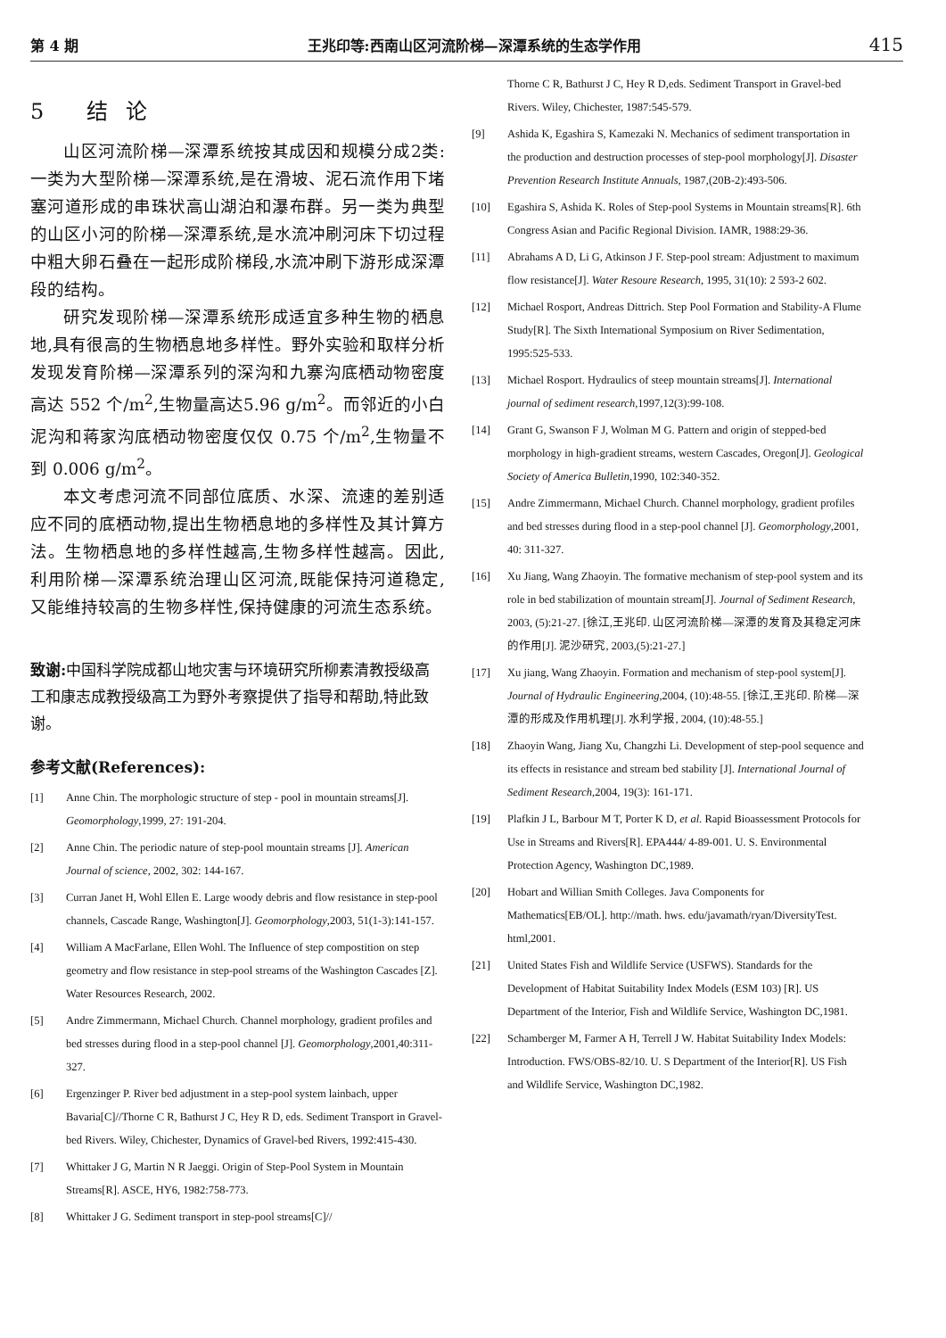第 4 期 王兆印等:西南山区河流阶梯—深潭系统的生态学作用 415
5 结论
山区河流阶梯—深潭系统按其成因和规模分成2类:一类为大型阶梯—深潭系统,是在滑坡、泥石流作用下堵塞河道形成的串珠状高山湖泊和瀑布群。另一类为典型的山区小河的阶梯—深潭系统,是水流冲刷河床下切过程中粗大卵石叠在一起形成阶梯段,水流冲刷下游形成深潭段的结构。
研究发现阶梯—深潭系统形成适宜多种生物的栖息地,具有很高的生物栖息地多样性。野外实验和取样分析发现发育阶梯—深潭系列的深沟和九寨沟底栖动物密度高达 552 个/m<sup>2</sup>,生物量高达5.96 g/m<sup>2</sup>。而邻近的小白泥沟和蒋家沟底栖动物密度仅仅 0.75 个/m<sup>2</sup>,生物量不到 0.006 g/m<sup>2</sup>。
本文考虑河流不同部位底质、水深、流速的差别适应不同的底栖动物,提出生物栖息地的多样性及其计算方法。生物栖息地的多样性越高,生物多样性越高。因此,利用阶梯—深潭系统治理山区河流,既能保持河道稳定,又能维持较高的生物多样性,保持健康的河流生态系统。
致谢: 中国科学院成都山地灾害与环境研究所柳素清教授级高工和康志成教授级高工为野外考察提供了指导和帮助,特此致谢。
参考文献(References):
[1] Anne Chin. The morphologic structure of step - pool in mountain streams[J]. Geomorphology,1999, 27: 191-204.
[2] Anne Chin. The periodic nature of step-pool mountain streams [J]. American Journal of science, 2002, 302: 144-167.
[3] Curran Janet H, Wohl Ellen E. Large woody debris and flow resistance in step-pool channels, Cascade Range, Washington[J]. Geomorphology,2003, 51(1-3):141-157.
[4] William A MacFarlane, Ellen Wohl. The Influence of step compostition on step geometry and flow resistance in step-pool streams of the Washington Cascades [Z]. Water Resources Research, 2002.
[5] Andre Zimmermann, Michael Church. Channel morphology, gradient profiles and bed stresses during flood in a step-pool channel [J]. Geomorphology,2001,40:311-327.
[6] Ergenzinger P. River bed adjustment in a step-pool system lainbach, upper Bavaria[C]//Thorne C R, Bathurst J C, Hey R D, eds. Sediment Transport in Gravel-bed Rivers. Wiley, Chichester, Dynamics of Gravel-bed Rivers, 1992:415-430.
[7] Whittaker J G, Martin N R Jaeggi. Origin of Step-Pool System in Mountain Streams[R]. ASCE, HY6, 1982:758-773.
[8] Whittaker J G. Sediment transport in step-pool streams[C]//
Thorne C R, Bathurst J C, Hey R D,eds. Sediment Transport in Gravel-bed Rivers. Wiley, Chichester, 1987:545-579.
[9] Ashida K, Egashira S, Kamezaki N. Mechanics of sediment transportation in the production and destruction processes of step-pool morphology[J]. Disaster Prevention Research Institute Annuals, 1987,(20B-2):493-506.
[10] Egashira S, Ashida K. Roles of Step-pool Systems in Mountain streams[R]. 6th Congress Asian and Pacific Regional Division. IAMR, 1988:29-36.
[11] Abrahams A D, Li G, Atkinson J F. Step-pool stream: Adjustment to maximum flow resistance[J]. Water Resoure Research, 1995, 31(10): 2 593-2 602.
[12] Michael Rosport, Andreas Dittrich. Step Pool Formation and Stability-A Flume Study[R]. The Sixth International Symposium on River Sedimentation, 1995:525-533.
[13] Michael Rosport. Hydraulics of steep mountain streams[J]. International journal of sediment research,1997,12(3):99-108.
[14] Grant G, Swanson F J, Wolman M G. Pattern and origin of stepped-bed morphology in high-gradient streams, western Cascades, Oregon[J]. Geological Society of America Bulletin,1990, 102:340-352.
[15] Andre Zimmermann, Michael Church. Channel morphology, gradient profiles and bed stresses during flood in a step-pool channel [J]. Geomorphology,2001, 40: 311-327.
[16] Xu Jiang, Wang Zhaoyin. The formative mechanism of step-pool system and its role in bed stabilization of mountain stream[J]. Journal of Sediment Research, 2003, (5):21-27. [徐江,王兆印. 山区河流阶梯—深潭的发育及其稳定河床的作用[J]. 泥沙研究, 2003,(5):21-27.]
[17] Xu jiang, Wang Zhaoyin. Formation and mechanism of step-pool system[J]. Journal of Hydraulic Engineering,2004, (10):48-55. [徐江,王兆印. 阶梯—深潭的形成及作用机理[J]. 水利学报, 2004, (10):48-55.]
[18] Zhaoyin Wang, Jiang Xu, Changzhi Li. Development of step-pool sequence and its effects in resistance and stream bed stability [J]. International Journal of Sediment Research,2004, 19(3): 161-171.
[19] Plafkin J L, Barbour M T, Porter K D, et al. Rapid Bioassessment Protocols for Use in Streams and Rivers[R]. EPA444/ 4-89-001. U. S. Environmental Protection Agency, Washington DC,1989.
[20] Hobart and Willian Smith Colleges. Java Components for Mathematics[EB/OL]. http://math. hws. edu/javamath/ryan/DiversityTest. html,2001.
[21] United States Fish and Wildlife Service (USFWS). Standards for the Development of Habitat Suitability Index Models (ESM 103) [R]. US Department of the Interior, Fish and Wildlife Service, Washington DC,1981.
[22] Schamberger M, Farmer A H, Terrell J W. Habitat Suitability Index Models: Introduction. FWS/OBS-82/10. U. S Department of the Interior[R]. US Fish and Wildlife Service, Washington DC,1982.